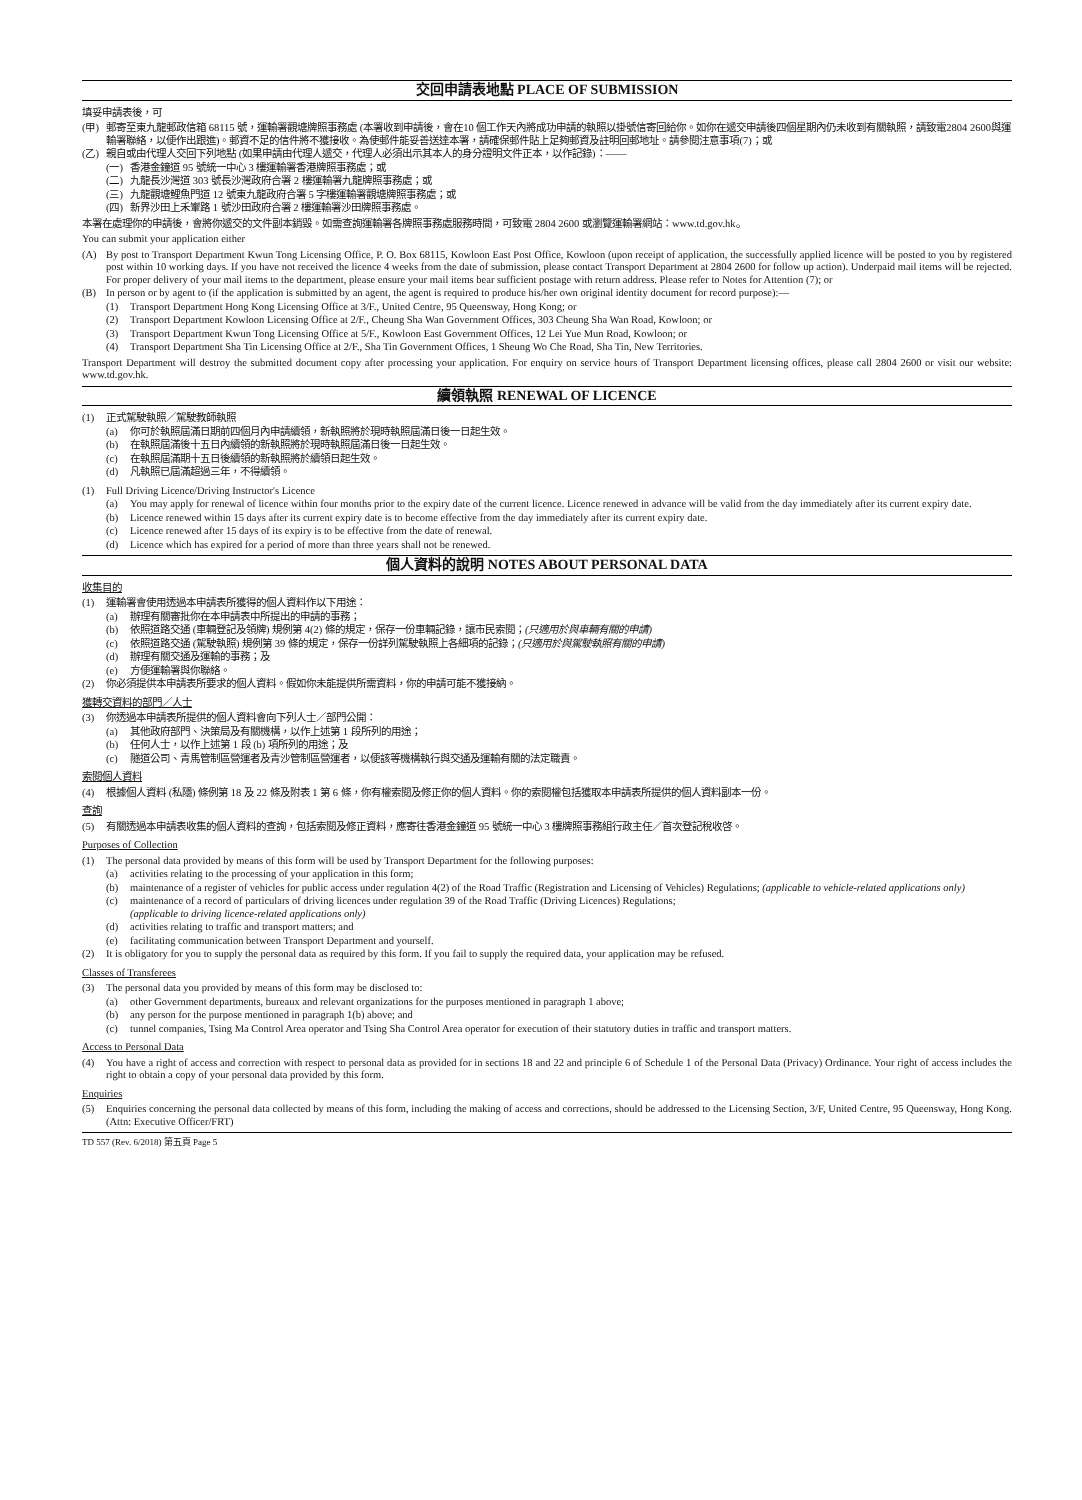交回申請表地點 PLACE OF SUBMISSION
填妥申請表後，可
(甲) 郵寄至東九龍郵政信箱 68115 號，運輸署觀塘牌照事務處 (本署收到申請後，會在10 個工作天內將成功申請的執照以掛號信寄回給你。如你在遞交申請後四個星期內仍未收到有關執照，請致電2804 2600與運輸署聯絡，以便作出跟進)。郵資不足的信件將不獲接收。為使郵件能妥善送達本署，請確保郵件貼上足夠郵資及註明回郵地址。請參閱注意事項(7)；或
(乙) 親自或由代理人交回下列地點 (如果申請由代理人遞交，代理人必須出示其本人的身分證明文件正本，以作記錄)：——
(一) 香港金鐘道 95 號統一中心 3 樓運輸署香港牌照事務處；或
(二) 九龍長沙灣道 303 號長沙灣政府合署 2 樓運輸署九龍牌照事務處；或
(三) 九龍觀塘鯉魚門道 12 號東九龍政府合署 5 字樓運輸署觀塘牌照事務處；或
(四) 新界沙田上禾輋路 1 號沙田政府合署 2 樓運輸署沙田牌照事務處。
本署在處理你的申請後，會將你遞交的文件副本銷毀。如需查詢運輸署各牌照事務處服務時間，可致電 2804 2600 或瀏覽運輸署網站：www.td.gov.hk。
You can submit your application either
(A) By post to Transport Department Kwun Tong Licensing Office, P. O. Box 68115, Kowloon East Post Office, Kowloon (upon receipt of application, the successfully applied licence will be posted to you by registered post within 10 working days. If you have not received the licence 4 weeks from the date of submission, please contact Transport Department at 2804 2600 for follow up action). Underpaid mail items will be rejected. For proper delivery of your mail items to the department, please ensure your mail items bear sufficient postage with return address. Please refer to Notes for Attention (7); or
(B) In person or by agent to (if the application is submitted by an agent, the agent is required to produce his/her own original identity document for record purpose):—
(1) Transport Department Hong Kong Licensing Office at 3/F., United Centre, 95 Queensway, Hong Kong; or
(2) Transport Department Kowloon Licensing Office at 2/F., Cheung Sha Wan Government Offices, 303 Cheung Sha Wan Road, Kowloon; or
(3) Transport Department Kwun Tong Licensing Office at 5/F., Kowloon East Government Offices, 12 Lei Yue Mun Road, Kowloon; or
(4) Transport Department Sha Tin Licensing Office at 2/F., Sha Tin Government Offices, 1 Sheung Wo Che Road, Sha Tin, New Territories.
Transport Department will destroy the submitted document copy after processing your application. For enquiry on service hours of Transport Department licensing offices, please call 2804 2600 or visit our website: www.td.gov.hk.
續領執照 RENEWAL OF LICENCE
(1) 正式駕駛執照／駕駛教師執照
(a) 你可於執照屆滿日期前四個月內申請續領，新執照將於現時執照屆滿日後一日起生效。
(b) 在執照屆滿後十五日內續領的新執照將於現時執照屆滿日後一日起生效。
(c) 在執照屆滿期十五日後續領的新執照將於續領日起生效。
(d) 凡執照已屆滿超過三年，不得續領。
(1) Full Driving Licence/Driving Instructor's Licence
(a) You may apply for renewal of licence within four months prior to the expiry date of the current licence. Licence renewed in advance will be valid from the day immediately after its current expiry date.
(b) Licence renewed within 15 days after its current expiry date is to become effective from the day immediately after its current expiry date.
(c) Licence renewed after 15 days of its expiry is to be effective from the date of renewal.
(d) Licence which has expired for a period of more than three years shall not be renewed.
個人資料的說明 NOTES ABOUT PERSONAL DATA
收集目的
(1) 運輸署會使用透過本申請表所獲得的個人資料作以下用途：
(a) 辦理有關審批你在本申請表中所提出的申請的事務；
(b) 依照道路交通 (車輛登記及領牌) 規例第 4(2) 條的規定，保存一份車輛記錄，讓市民索閱；(只適用於與車輛有關的申請)
(c) 依照道路交通 (駕駛執照) 規例第 39 條的規定，保存一份詳列駕駛執照上各細項的記錄；(只適用於與駕駛執照有關的申請)
(d) 辦理有關交通及運輸的事務；及
(e) 方便運輸署與你聯絡。
(2) 你必須提供本申請表所要求的個人資料。假如你未能提供所需資料，你的申請可能不獲接納。
獲轉交資料的部門／人士
(3) 你透過本申請表所提供的個人資料會向下列人士／部門公開：
(a) 其他政府部門、決策局及有關機構，以作上述第 1 段所列的用途；
(b) 任何人士，以作上述第 1 段 (b) 項所列的用途；及
(c) 隧道公司、青馬管制區營運者及青沙管制區營運者，以便該等機構執行與交通及運輸有關的法定職責。
索閱個人資料
(4) 根據個人資料 (私隱) 條例第 18 及 22 條及附表 1 第 6 條，你有權索閱及修正你的個人資料。你的索閱權包括獲取本申請表所提供的個人資料副本一份。
查詢
(5) 有關透過本申請表收集的個人資料的查詢，包括索閱及修正資料，應寄往香港金鐘道 95 號統一中心 3 樓牌照事務組行政主任／首次登記稅收啓。
Purposes of Collection
(1) The personal data provided by means of this form will be used by Transport Department for the following purposes:
(a) activities relating to the processing of your application in this form;
(b) maintenance of a register of vehicles for public access under regulation 4(2) of the Road Traffic (Registration and Licensing of Vehicles) Regulations; (applicable to vehicle-related applications only)
(c) maintenance of a record of particulars of driving licences under regulation 39 of the Road Traffic (Driving Licences) Regulations;
(applicable to driving licence-related applications only)
(d) activities relating to traffic and transport matters; and
(e) facilitating communication between Transport Department and yourself.
(2) It is obligatory for you to supply the personal data as required by this form. If you fail to supply the required data, your application may be refused.
Classes of Transferees
(3) The personal data you provided by means of this form may be disclosed to:
(a) other Government departments, bureaux and relevant organizations for the purposes mentioned in paragraph 1 above;
(b) any person for the purpose mentioned in paragraph 1(b) above; and
(c) tunnel companies, Tsing Ma Control Area operator and Tsing Sha Control Area operator for execution of their statutory duties in traffic and transport matters.
Access to Personal Data
(4) You have a right of access and correction with respect to personal data as provided for in sections 18 and 22 and principle 6 of Schedule 1 of the Personal Data (Privacy) Ordinance. Your right of access includes the right to obtain a copy of your personal data provided by this form.
Enquiries
(5) Enquiries concerning the personal data collected by means of this form, including the making of access and corrections, should be addressed to the Licensing Section, 3/F, United Centre, 95 Queensway, Hong Kong. (Attn: Executive Officer/FRT)
TD 557 (Rev. 6/2018) 第五頁 Page 5